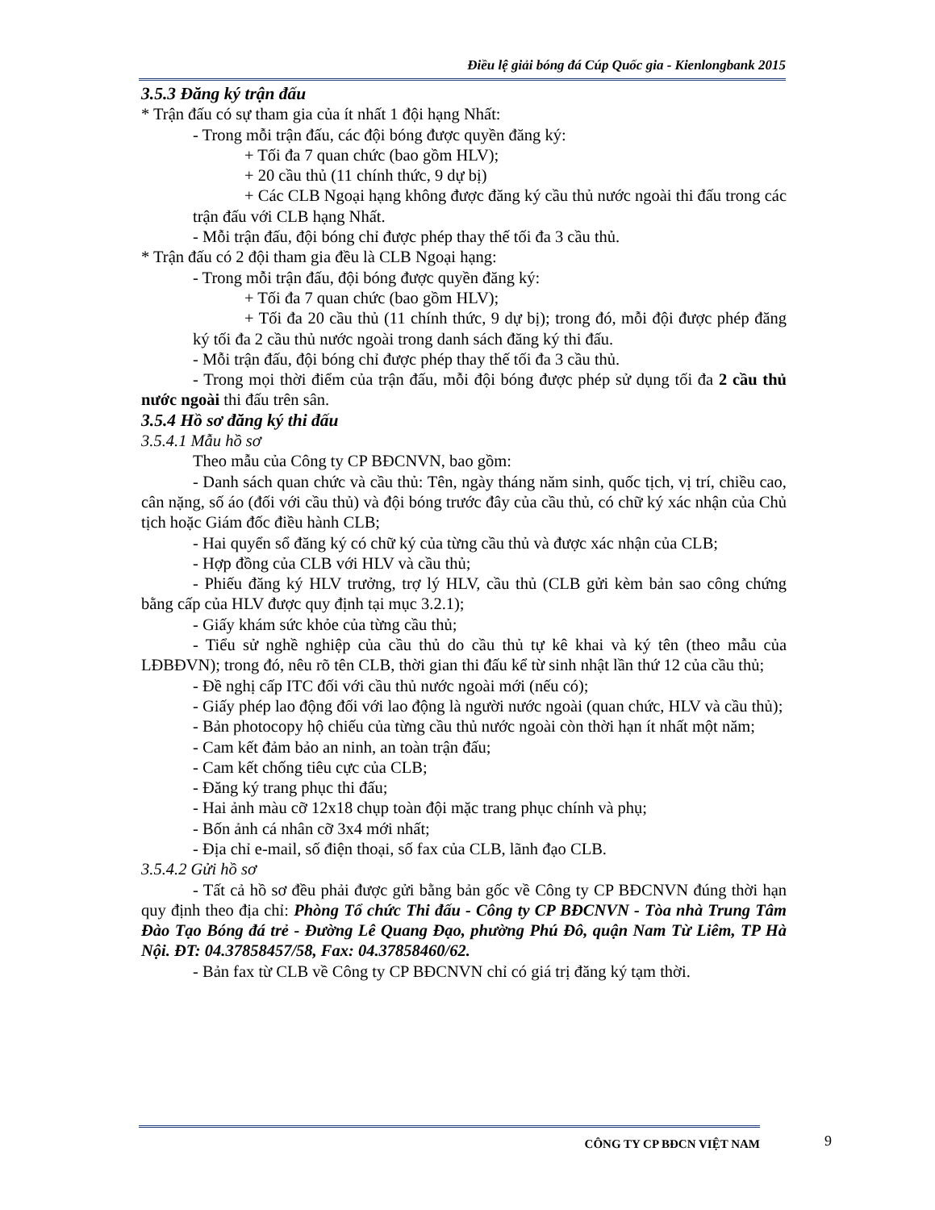Điều lệ giải bóng đá Cúp Quốc gia - Kienlongbank 2015
3.5.3 Đăng ký trận đấu
* Trận đấu có sự tham gia của ít nhất 1 đội hạng Nhất:
- Trong mỗi trận đấu, các đội bóng được quyền đăng ký:
+ Tối đa 7 quan chức (bao gồm HLV);
+ 20 cầu thủ (11 chính thức, 9 dự bị)
+ Các CLB Ngoại hạng không được đăng ký cầu thủ nước ngoài thi đấu trong các trận đấu với CLB hạng Nhất.
- Mỗi trận đấu, đội bóng chỉ được phép thay thế tối đa 3 cầu thủ.
* Trận đấu có 2 đội tham gia đều là CLB Ngoại hạng:
- Trong mỗi trận đấu, đội bóng được quyền đăng ký:
+ Tối đa 7 quan chức (bao gồm HLV);
+ Tối đa 20 cầu thủ (11 chính thức, 9 dự bị); trong đó, mỗi đội được phép đăng ký tối đa 2 cầu thủ nước ngoài trong danh sách đăng ký thi đấu.
- Mỗi trận đấu, đội bóng chỉ được phép thay thế tối đa 3 cầu thủ.
- Trong mọi thời điểm của trận đấu, mỗi đội bóng được phép sử dụng tối đa 2 cầu thủ nước ngoài thi đấu trên sân.
3.5.4 Hồ sơ đăng ký thi đấu
3.5.4.1 Mẫu hồ sơ
Theo mẫu của Công ty CP BĐCNVN, bao gồm:
- Danh sách quan chức và cầu thủ: Tên, ngày tháng năm sinh, quốc tịch, vị trí, chiều cao, cân nặng, số áo (đối với cầu thủ) và đội bóng trước đây của cầu thủ, có chữ ký xác nhận của Chủ tịch hoặc Giám đốc điều hành CLB;
- Hai quyển sổ đăng ký có chữ ký của từng cầu thủ và được xác nhận của CLB;
- Hợp đồng của CLB với HLV và cầu thủ;
- Phiếu đăng ký HLV trưởng, trợ lý HLV, cầu thủ (CLB gửi kèm bản sao công chứng bằng cấp của HLV được quy định tại mục 3.2.1);
- Giấy khám sức khỏe của từng cầu thủ;
- Tiểu sử nghề nghiệp của cầu thủ do cầu thủ tự kê khai và ký tên (theo mẫu của LĐBĐVN); trong đó, nêu rõ tên CLB, thời gian thi đấu kể từ sinh nhật lần thứ 12 của cầu thủ;
- Đề nghị cấp ITC đối với cầu thủ nước ngoài mới (nếu có);
- Giấy phép lao động đối với lao động là người nước ngoài (quan chức, HLV và cầu thủ);
- Bản photocopy hộ chiếu của từng cầu thủ nước ngoài còn thời hạn ít nhất một năm;
- Cam kết đảm bảo an ninh, an toàn trận đấu;
- Cam kết chống tiêu cực của CLB;
- Đăng ký trang phục thi đấu;
- Hai ảnh màu cỡ 12x18 chụp toàn đội mặc trang phục chính và phụ;
- Bốn ảnh cá nhân cỡ 3x4 mới nhất;
- Địa chỉ e-mail, số điện thoại, số fax của CLB, lãnh đạo CLB.
3.5.4.2 Gửi hồ sơ
- Tất cả hồ sơ đều phải được gửi bằng bản gốc về Công ty CP BĐCNVN đúng thời hạn quy định theo địa chỉ: Phòng Tổ chức Thi đấu - Công ty CP BĐCNVN - Tòa nhà Trung Tâm Đào Tạo Bóng đá trẻ - Đường Lê Quang Đạo, phường Phú Đô, quận Nam Từ Liêm, TP Hà Nội. ĐT: 04.37858457/58, Fax: 04.37858460/62.
- Bản fax từ CLB về Công ty CP BĐCNVN chỉ có giá trị đăng ký tạm thời.
CÔNG TY CP BĐCN VIỆT NAM 9